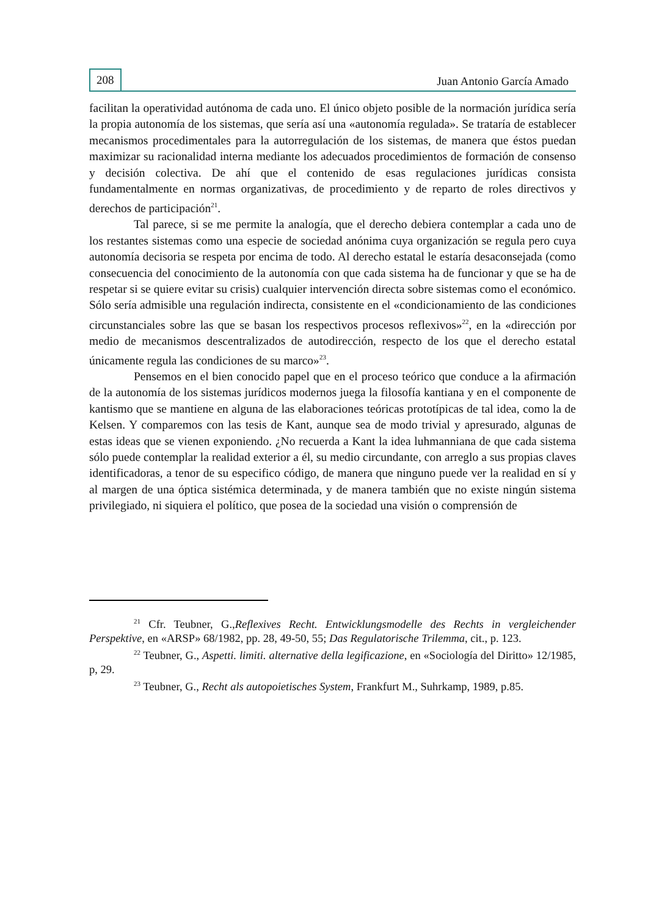208 Juan Antonio García Amado
facilitan la operatividad autónoma de cada uno. El único objeto posible de la normación jurídica sería la propia autonomía de los sistemas, que sería así una «autonomía regulada». Se trataría de establecer mecanismos procedimentales para la autorregulación de los sistemas, de manera que éstos puedan maximizar su racionalidad interna mediante los adecuados procedimientos de formación de consenso y decisión colectiva. De ahí que el contenido de esas regulaciones jurídicas consista fundamentalmente en normas organizativas, de procedimiento y de reparto de roles directivos y derechos de participación<sup>21</sup>.
Tal parece, si se me permite la analogía, que el derecho debiera contemplar a cada uno de los restantes sistemas como una especie de sociedad anónima cuya organización se regula pero cuya autonomía decisoria se respeta por encima de todo. Al derecho estatal le estaría desaconsejada (como consecuencia del conocimiento de la autonomía con que cada sistema ha de funcionar y que se ha de respetar si se quiere evitar su crisis) cualquier intervención directa sobre sistemas como el económico. Sólo sería admisible una regulación indirecta, consistente en el «condicionamiento de las condiciones circunstanciales sobre las que se basan los respectivos procesos reflexivos»<sup>22</sup>, en la «dirección por medio de mecanismos descentralizados de autodirección, respecto de los que el derecho estatal únicamente regula las condiciones de su marco»<sup>23</sup>.
Pensemos en el bien conocido papel que en el proceso teórico que conduce a la afirmación de la autonomía de los sistemas jurídicos modernos juega la filosofía kantiana y en el componente de kantismo que se mantiene en alguna de las elaboraciones teóricas prototípicas de tal idea, como la de Kelsen. Y comparemos con las tesis de Kant, aunque sea de modo trivial y apresurado, algunas de estas ideas que se vienen exponiendo. ¿No recuerda a Kant la idea luhmanniana de que cada sistema sólo puede contemplar la realidad exterior a él, su medio circundante, con arreglo a sus propias claves identificadoras, a tenor de su especifico código, de manera que ninguno puede ver la realidad en sí y al margen de una óptica sistémica determinada, y de manera también que no existe ningún sistema privilegiado, ni siquiera el político, que posea de la sociedad una visión o comprensión de
<sup>21</sup> Cfr. Teubner, G.,Reflexives Recht. Entwicklungsmodelle des Rechts in vergleichender Perspektive, en «ARSP» 68/1982, pp. 28, 49-50, 55; Das Regulatorische Trilemma, cit., p. 123.
<sup>22</sup> Teubner, G., Aspetti. limiti. alternative della legificazione, en «Sociología del Diritto» 12/1985, p, 29.
<sup>23</sup> Teubner, G., Recht als autopoietisches System, Frankfurt M., Suhrkamp, 1989, p.85.